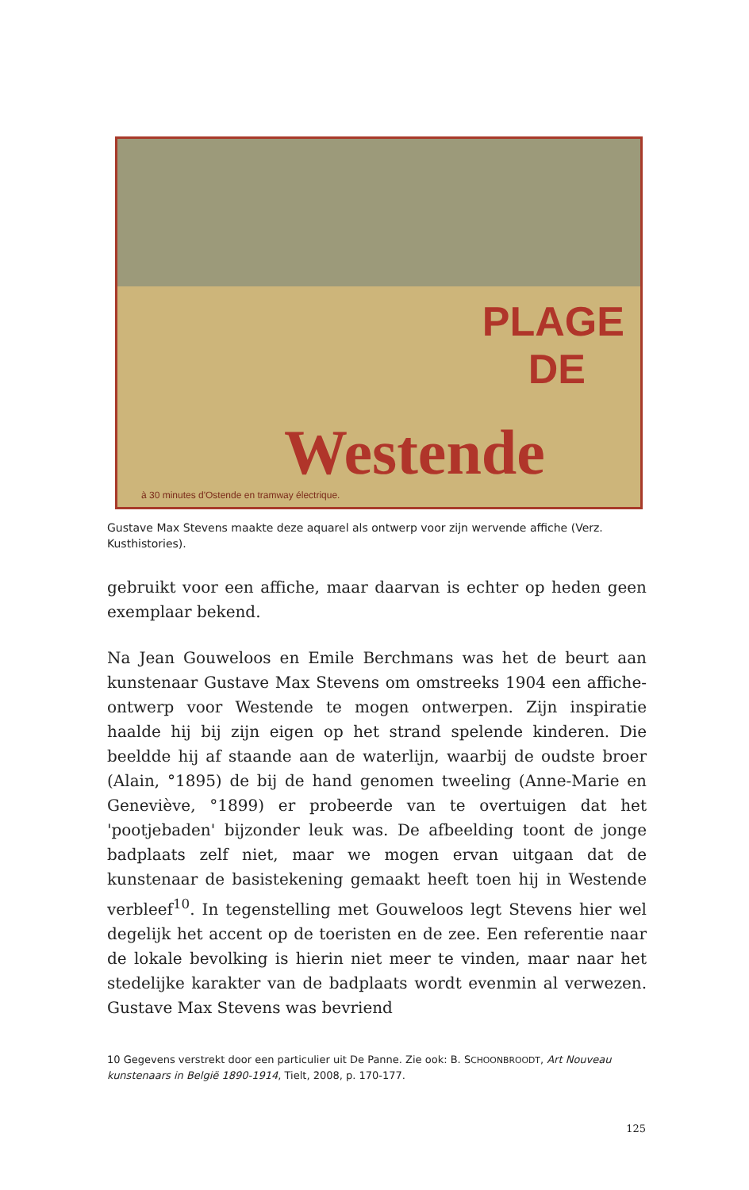PLAGE
DE
Westende
à 30 minutes d'Ostende en tramway électrique.
Gustave Max Stevens maakte deze aquarel als ontwerp voor zijn wervende affiche (Verz. Kusthistories).
gebruikt voor een affiche, maar daarvan is echter op heden geen exemplaar bekend.
Na Jean Gouweloos en Emile Berchmans was het de beurt aan kunstenaar Gustave Max Stevens om omstreeks 1904 een affiche­ontwerp voor Westende te mogen ontwerpen. Zijn inspiratie haalde hij bij zijn eigen op het strand spelende kinderen. Die beeldde hij af staande aan de waterlijn, waarbij de oudste broer (Alain, °1895) de bij de hand genomen tweeling (Anne-Marie en Geneviève, °1899) er probeerde van te overtuigen dat het 'pootjebaden' bijzonder leuk was. De afbeelding toont de jonge badplaats zelf niet, maar we mogen ervan uitgaan dat de kunstenaar de basistekening gemaakt heeft toen hij in Westende verbleef<sup>10</sup>. In tegenstelling met Gouweloos legt Stevens hier wel degelijk het accent op de toeristen en de zee. Een referentie naar de lokale bevolking is hierin niet meer te vinden, maar naar het stedelijke karakter van de badplaats wordt evenmin al verwezen. Gustave Max Stevens was bevriend
10 Gegevens verstrekt door een particulier uit De Panne. Zie ook: B. SCHOONBROODT, Art Nouveau kunstenaars in België 1890-1914, Tielt, 2008, p. 170-177.
125